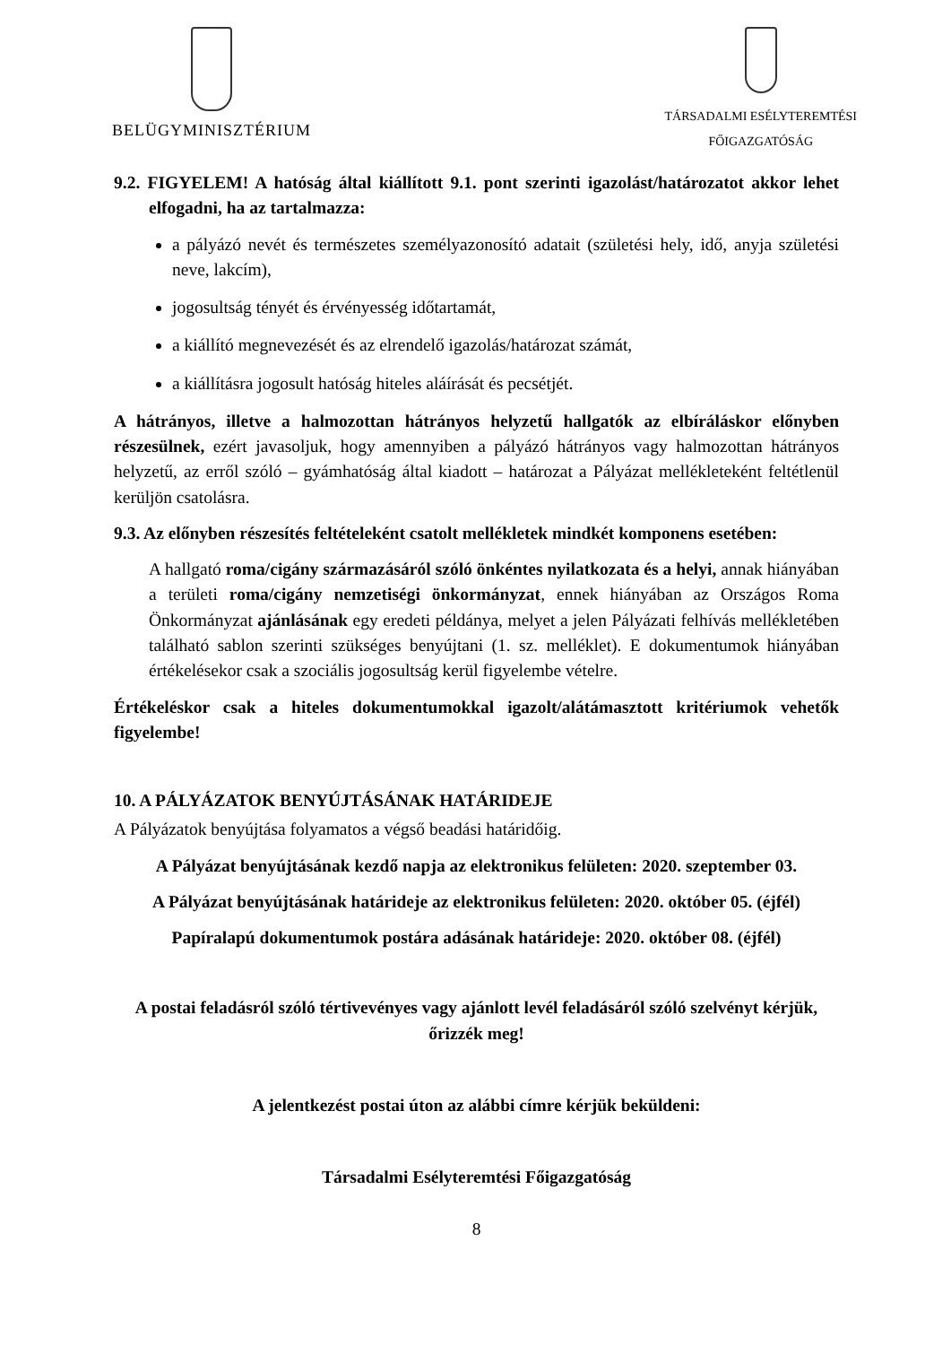BELÜGYMINISZTÉRIUM
TÁRSADALMI ESÉLYTEREMTÉSI
FŐIGAZGATÓSÁG
9.2. FIGYELEM! A hatóság által kiállított 9.1. pont szerinti igazolást/határozatot akkor lehet elfogadni, ha az tartalmazza:
a pályázó nevét és természetes személyazonosító adatait (születési hely, idő, anyja születési neve, lakcím),
jogosultság tényét és érvényesség időtartamát,
a kiállító megnevezését és az elrendelő igazolás/határozat számát,
a kiállításra jogosult hatóság hiteles aláírását és pecsétjét.
A hátrányos, illetve a halmozottan hátrányos helyzetű hallgatók az elbíráláskor előnyben részesülnek, ezért javasoljuk, hogy amennyiben a pályázó hátrányos vagy halmozottan hátrányos helyzetű, az erről szóló – gyámhatóság által kiadott – határozat a Pályázat mellékleteként feltétlenül kerüljön csatolásra.
9.3. Az előnyben részesítés feltételeként csatolt mellékletek mindkét komponens esetében:
A hallgató roma/cigány származásáról szóló önkéntes nyilatkozata és a helyi, annak hiányában a területi roma/cigány nemzetiségi önkormányzat, ennek hiányában az Országos Roma Önkormányzat ajánlásának egy eredeti példánya, melyet a jelen Pályázati felhívás mellékletében található sablon szerinti szükséges benyújtani (1. sz. melléklet). E dokumentumok hiányában értékelésekor csak a szociális jogosultság kerül figyelembe vételre.
Értékeléskor csak a hiteles dokumentumokkal igazolt/alátámasztott kritériumok vehetők figyelembe!
10. A PÁLYÁZATOK BENYÚJTÁSÁNAK HATÁRIDEJE
A Pályázatok benyújtása folyamatos a végső beadási határidőig.
A Pályázat benyújtásának kezdő napja az elektronikus felületen: 2020. szeptember 03.
A Pályázat benyújtásának határideje az elektronikus felületen: 2020. október 05. (éjfél)
Papíralapú dokumentumok postára adásának határideje: 2020. október 08. (éjfél)
A postai feladásról szóló tértivevényes vagy ajánlott levél feladásáról szóló szelvényt kérjük, őrizzék meg!
A jelentkezést postai úton az alábbi címre kérjük beküldeni:
Társadalmi Esélyteremtési Főigazgatóság
8